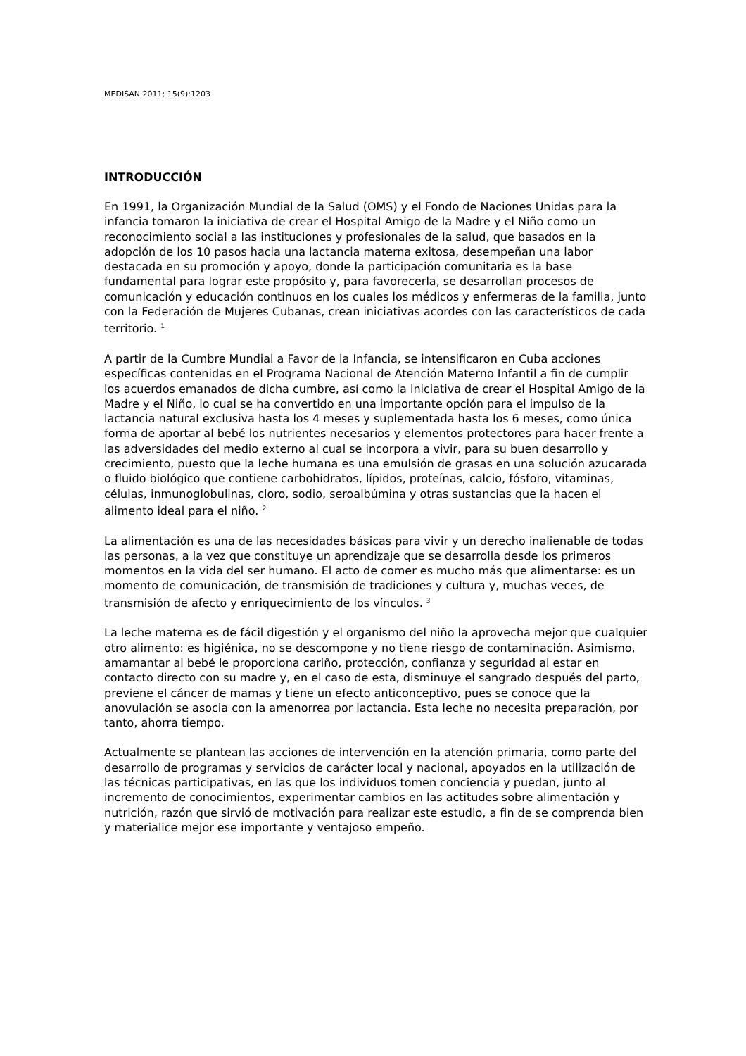MEDISAN 2011; 15(9):1203
INTRODUCCIÓN
En 1991, la Organización Mundial de la Salud (OMS) y el Fondo de Naciones Unidas para la infancia tomaron la iniciativa de crear el Hospital Amigo de la Madre y el Niño como un reconocimiento social a las instituciones y profesionales de la salud, que basados en la adopción de los 10 pasos hacia una lactancia materna exitosa, desempeñan una labor destacada en su promoción y apoyo, donde la participación comunitaria es la base fundamental para lograr este propósito y, para favorecerla, se desarrollan procesos de comunicación y educación continuos en los cuales los médicos y enfermeras de la familia, junto con la Federación de Mujeres Cubanas, crean iniciativas acordes con las característicos de cada territorio. <sup>1</sup>
A partir de la Cumbre Mundial a Favor de la Infancia, se intensificaron en Cuba acciones específicas contenidas en el Programa Nacional de Atención Materno Infantil a fin de cumplir los acuerdos emanados de dicha cumbre, así como la iniciativa de crear el Hospital Amigo de la Madre y el Niño, lo cual se ha convertido en una importante opción para el impulso de la lactancia natural exclusiva hasta los 4 meses y suplementada hasta los 6 meses, como única forma de aportar al bebé los nutrientes necesarios y elementos protectores para hacer frente a las adversidades del medio externo al cual se incorpora a vivir, para su buen desarrollo y crecimiento, puesto que la leche humana es una emulsión de grasas en una solución azucarada o fluido biológico que contiene carbohidratos, lípidos, proteínas, calcio, fósforo, vitaminas, células, inmunoglobulinas, cloro, sodio, seroalbúmina y otras sustancias que la hacen el alimento ideal para el niño. <sup>2</sup>
La alimentación es una de las necesidades básicas para vivir y un derecho inalienable de todas las personas, a la vez que constituye un aprendizaje que se desarrolla desde los primeros momentos en la vida del ser humano. El acto de comer es mucho más que alimentarse: es un momento de comunicación, de transmisión de tradiciones y cultura y, muchas veces, de transmisión de afecto y enriquecimiento de los vínculos. <sup>3</sup>
La leche materna es de fácil digestión y el organismo del niño la aprovecha mejor que cualquier otro alimento: es higiénica, no se descompone y no tiene riesgo de contaminación. Asimismo, amamantar al bebé le proporciona cariño, protección, confianza y seguridad al estar en contacto directo con su madre y, en el caso de esta, disminuye el sangrado después del parto, previene el cáncer de mamas y tiene un efecto anticonceptivo, pues se conoce que la anovulación se asocia con la amenorrea por lactancia. Esta leche no necesita preparación, por tanto, ahorra tiempo.
Actualmente se plantean las acciones de intervención en la atención primaria, como parte del desarrollo de programas y servicios de carácter local y nacional, apoyados en la utilización de las técnicas participativas, en las que los individuos tomen conciencia y puedan, junto al incremento de conocimientos, experimentar cambios en las actitudes sobre alimentación y nutrición, razón que sirvió de motivación para realizar este estudio, a fin de se comprenda bien y materialice mejor ese importante y ventajoso empeño.